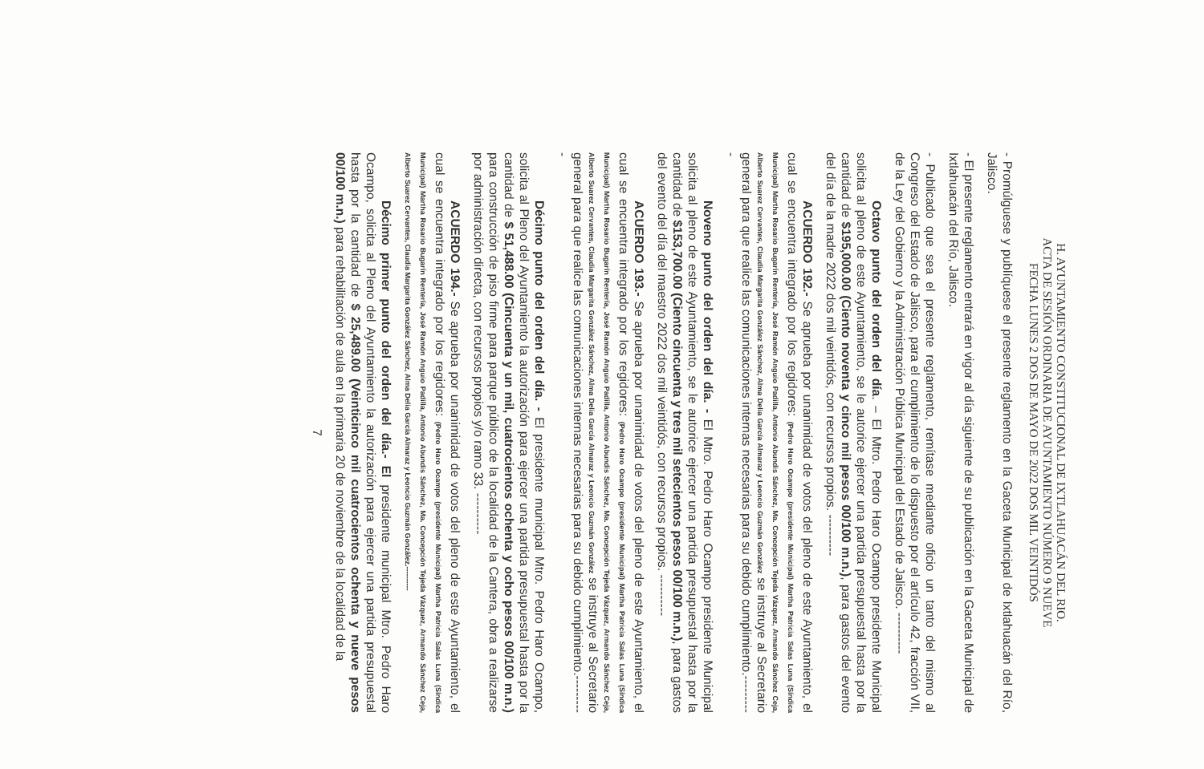H. AYUNTAMIENTO CONSTITUCIONAL DE IXTLAHUACÁN DEL RIO.
ACTA DE SESIÓN ORDINARIA DE AYUNTAMIENTO NÚMERO 9 NUEVE
FECHA LUNES 2 DOS DE MAYO DE 2022 DOS MIL VEINTIDÓS
- Promúlguese y publíquese el presente reglamento en la Gaceta Municipal de Ixtlahuacán del Río, Jalisco.
- El presente reglamento entrará en vigor al día siguiente de su publicación en la Gaceta Municipal de Ixtlahuacán del Río, Jalisco.
- Publicado que sea el presente reglamento, remítase mediante oficio un tanto del mismo al Congreso del Estado de Jalisco, para el cumplimiento de lo dispuesto por el artículo 42, fracción VII, de la Ley del Gobierno y la Administración Pública Municipal del Estado de Jalisco. ----------
Octavo punto del orden del día. – El Mtro. Pedro Haro Ocampo presidente Municipal solicita al pleno de este Ayuntamiento, se le autorice ejercer una partida presupuestal hasta por la cantidad de $195,000.00 (Ciento noventa y cinco mil pesos 00/100 m.n.), para gastos del evento del día de la madre 2022 dos mil veintidós, con recursos propios. ----------
ACUERDO 192.- Se aprueba por unanimidad de votos del pleno de este Ayuntamiento, el cual se encuentra integrado por los regidores: (Pedro Haro Ocampo (presidente Municipal) Martha Patricia Salas Luna (Síndica Municipal) Martha Rosario Bugarín Rentería, José Ramón Anguio Padilla, Antonio Abundis Sánchez, Ma. Concepción Tejeda Vázquez, Armando Sánchez Ceja, Alberto Suarez Cervantes, Claudia Margarita González Sánchez, Alma Delia García Almaraz y Leoncio Guzmán González se instruye al Secretario general para que realice las comunicaciones internas necesarias para su debido cumplimiento.----------
Noveno punto del orden del día. - El Mtro. Pedro Haro Ocampo presidente Municipal solicita al pleno de este Ayuntamiento, se le autorice ejercer una partida presupuestal hasta por la cantidad de $153,700.00 (Ciento cincuenta y tres mil setecientos pesos 00/100 m.n.), para gastos del evento del día del maestro 2022 dos mil veintidós, con recursos propios. ----------
ACUERDO 193.- Se aprueba por unanimidad de votos del pleno de este Ayuntamiento, el cual se encuentra integrado por los regidores: (Pedro Haro Ocampo (presidente Municipal) Martha Patricia Salas Luna (Síndica Municipal) Martha Rosario Bugarín Rentería, José Ramón Anguio Padilla, Antonio Abundis Sánchez, Ma. Concepción Tejeda Vázquez, Armando Sánchez Ceja, Alberto Suarez Cervantes, Claudia Margarita González Sánchez, Alma Delia García Almaraz y Leoncio Guzmán González se instruye al Secretario general para que realice las comunicaciones internas necesarias para su debido cumplimiento.----------
Décimo punto del orden del día. - El presidente municipal Mtro. Pedro Haro Ocampo, solicita al Pleno del Ayuntamiento la autorización para ejercer una partida presupuestal hasta por la cantidad de $ 51,488.00 (Cincuenta y un mil, cuatrocientos ochenta y ocho pesos 00/100 m.n.) para construcción de piso firme para parque público de la localidad de la Cantera, obra a realizarse por administración directa, con recursos propios y/o ramo 33. ----------
ACUERDO 194.- Se aprueba por unanimidad de votos del pleno de este Ayuntamiento, el cual se encuentra integrado por los regidores: (Pedro Haro Ocampo (presidente Municipal) Martha Patricia Salas Luna (Síndica Municipal) Martha Rosario Bugarín Rentería, José Ramón Anguio Padilla, Antonio Abundis Sánchez, Ma. Concepción Tejeda Vázquez, Armando Sánchez Ceja, Alberto Suarez Cervantes, Claudia Margarita González Sánchez, Alma Delia García Almaraz y Leoncio Guzmán González.----------
Décimo primer punto del orden del día.- El presidente municipal Mtro. Pedro Haro Ocampo, solicita al Pleno del Ayuntamiento la autorización para ejercer una partida presupuestal hasta por la cantidad de $ 25,489.00 (Veinticinco mil cuatrocientos ochenta y nueve pesos 00/100 m.n.) para rehabilitación de aula en la primaria 20 de noviembre de la localidad de la
7